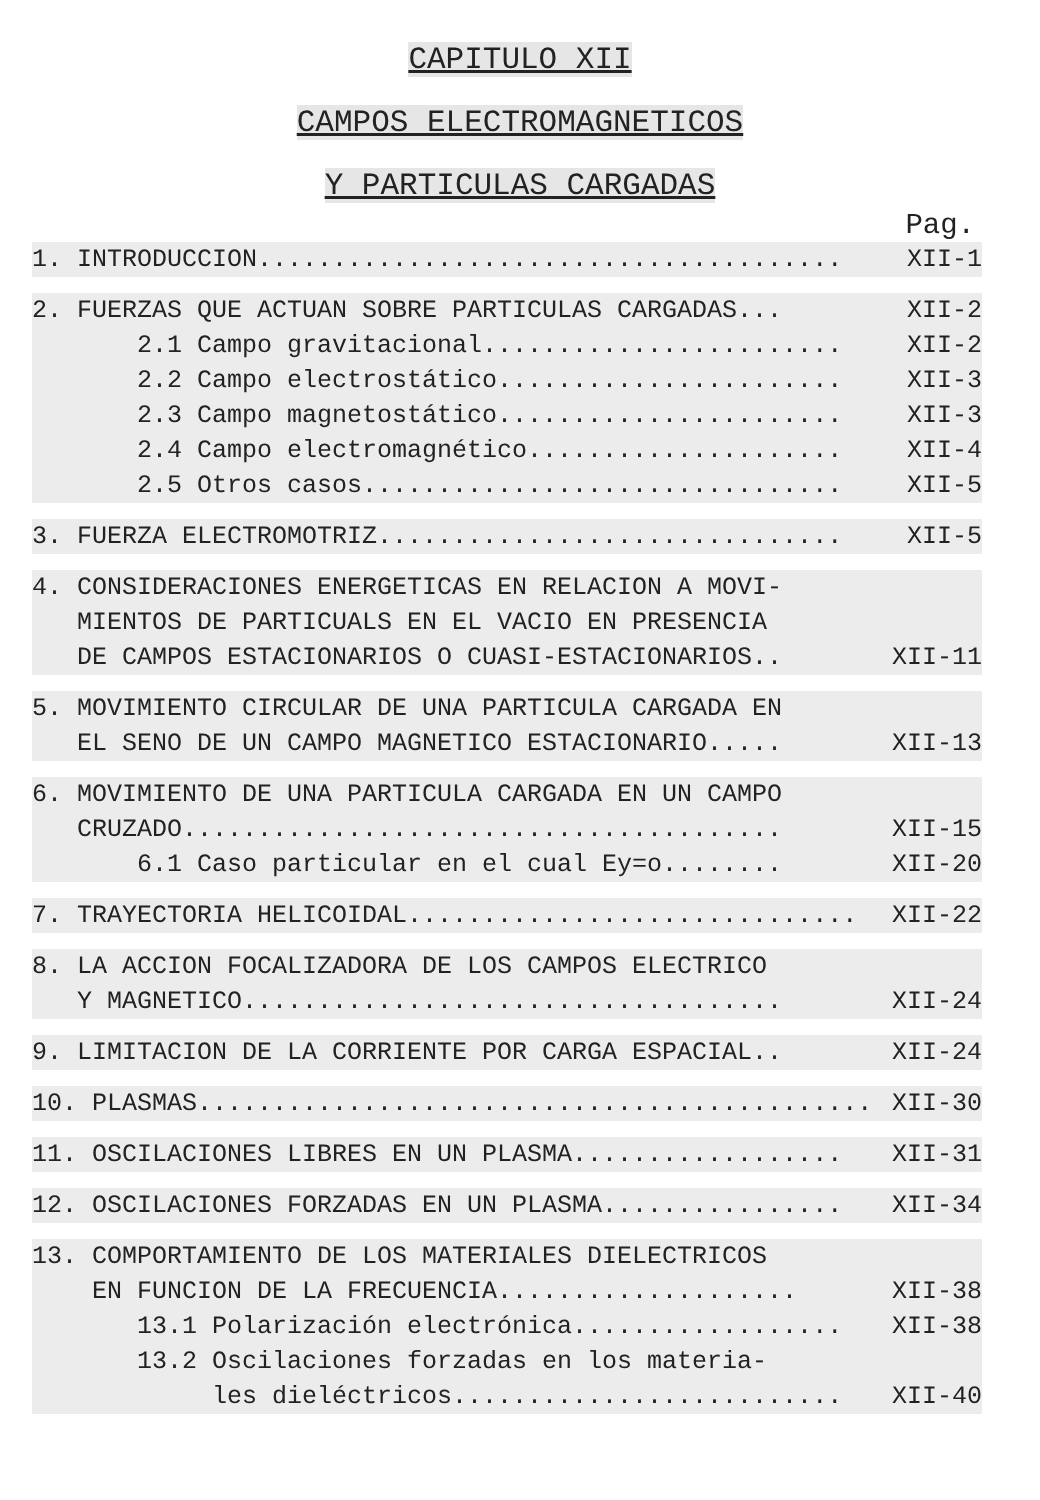CAPITULO XII
CAMPOS ELECTROMAGNETICOS
Y PARTICULAS CARGADAS
Pag.
1. INTRODUCCION....................................... XII-1
2. FUERZAS QUE ACTUAN SOBRE PARTICULAS CARGADAS... XII-2
2.1 Campo gravitacional........................ XII-2
2.2 Campo electrostático....................... XII-3
2.3 Campo magnetostático....................... XII-3
2.4 Campo electromagnético..................... XII-4
2.5 Otros casos................................ XII-5
3. FUERZA ELECTROMOTRIZ............................... XII-5
4. CONSIDERACIONES ENERGETICAS EN RELACION A MOVI-
MIENTOS DE PARTICUALS EN EL VACIO EN PRESENCIA
DE CAMPOS ESTACIONARIOS O CUASI-ESTACIONARIOS.. XII-11
5. MOVIMIENTO CIRCULAR DE UNA PARTICULA CARGADA EN
EL SENO DE UN CAMPO MAGNETICO ESTACIONARIO..... XII-13
6. MOVIMIENTO DE UNA PARTICULA CARGADA EN UN CAMPO
CRUZADO........................................ XII-15
6.1 Caso particular en el cual Ey=o........ XII-20
7. TRAYECTORIA HELICOIDAL.............................. XII-22
8. LA ACCION FOCALIZADORA DE LOS CAMPOS ELECTRICO
Y MAGNETICO.................................... XII-24
9. LIMITACION DE LA CORRIENTE POR CARGA ESPACIAL.. XII-24
10. PLASMAS............................................. XII-30
11. OSCILACIONES LIBRES EN UN PLASMA.................. XII-31
12. OSCILACIONES FORZADAS EN UN PLASMA................ XII-34
13. COMPORTAMIENTO DE LOS MATERIALES DIELECTRICOS
EN FUNCION DE LA FRECUENCIA.................... XII-38
13.1 Polarización electrónica.................. XII-38
13.2 Oscilaciones forzadas en los materia-
les dieléctricos.......................... XII-40